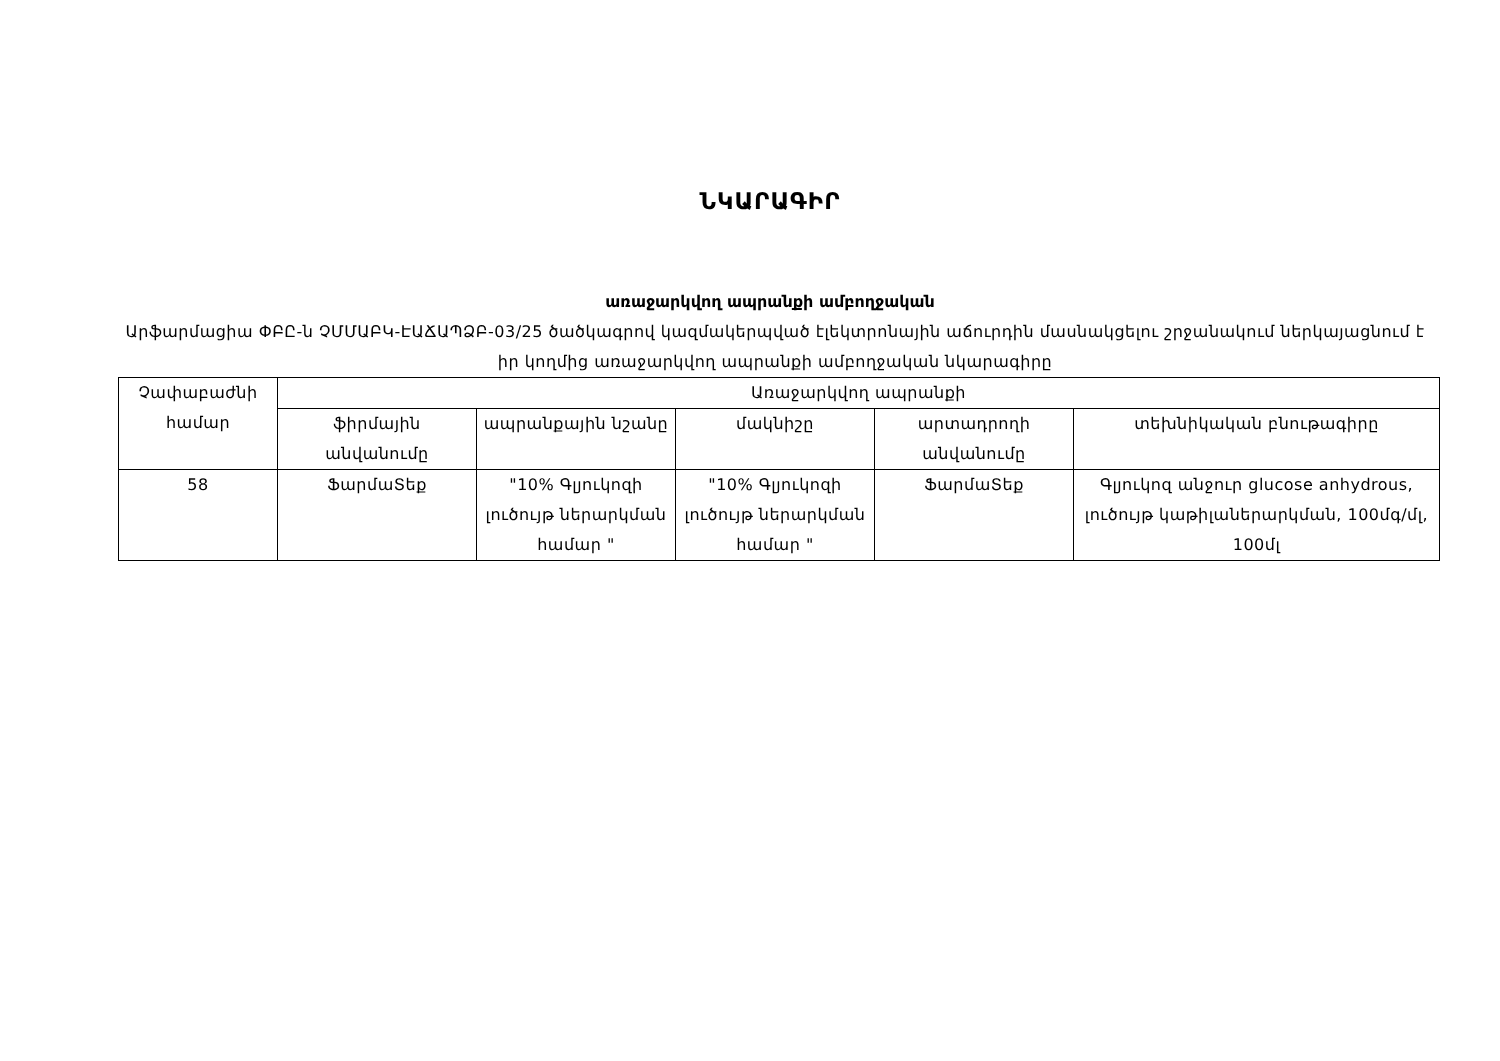ՆԿԱՐԱԳԻՐ
առաջարկվող ապրանքի ամբողջական
Արֆարմացիա ՓԲԸ-ն ՉՄՄԱԲԿ-ԷԱՃԱՊՁԲ-03/25 ծածկագրով կազմակերպված էլեկտրոնային աճուրդին մասնակցելու շրջանակում ներկայացնում է իր կողմից առաջարկվող ապրանքի ամբողջական նկարագիրը
| Չափաբաժնի համար | Առաջարկվող ապրանքի | | | | |
| --- | --- | --- | --- | --- | --- |
| | ֆիրմային անվանումը | ապրանքային նշանը | մակնիշը | արտադրողի անվանումը | տեխնիկական բնութագիրը |
| 58 | ՖարմաՏեք | "10% Գլյուկոզի լուծույթ ներարկման համար " | "10% Գլյուկոզի լուծույթ ներարկման համար " | ՖարմաՏեք | Գլյուկոզ անջուր glucose anhydrous, լուծույթ կաթիլաներարկման, 100մգ/մլ, 100մլ |